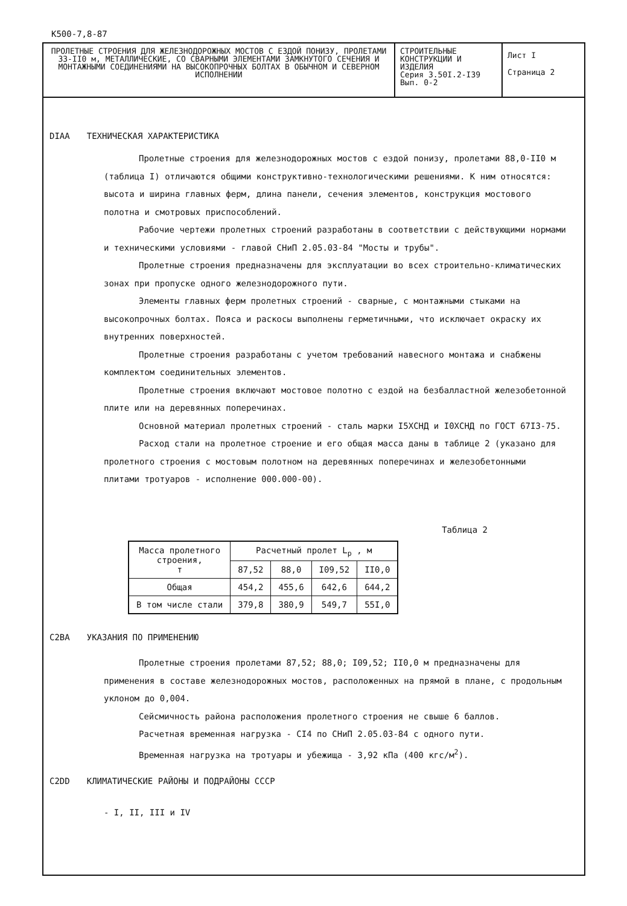К500-7,8-87
ПРОЛЕТНЫЕ СТРОЕНИЯ ДЛЯ ЖЕЛЕЗНОДОРОЖНЫХ МОСТОВ С ЕЗДОЙ ПОНИЗУ, ПРОЛЕТАМИ 33-II0 м, МЕТАЛЛИЧЕСКИЕ, СО СВАРНЫМИ ЭЛЕМЕНТАМИ ЗАМКНУТОГО СЕЧЕНИЯ И МОНТАЖНЫМИ СОЕДИНЕНИЯМИ НА ВЫСОКОПРОЧНЫХ БОЛТАХ В ОБЫЧНОМ И СЕВЕРНОМ ИСПОЛНЕНИИ
СТРОИТЕЛЬНЫЕ КОНСТРУКЦИИ И ИЗДЕЛИЯ
Серия 3.50I.2-I39
Вып. 0-2
Лист I
Страница 2
DIAA ТЕХНИЧЕСКАЯ ХАРАКТЕРИСТИКА
Пролетные строения для железнодорожных мостов с ездой понизу, пролетами 88,0-II0 м (таблица I) отличаются общими конструктивно-технологическими решениями. К ним относятся: высота и ширина главных ферм, длина панели, сечения элементов, конструкция мостового полотна и смотровых приспособлений.
Рабочие чертежи пролетных строений разработаны в соответствии с действующими нормами и техническими условиями - главой СНиП 2.05.03-84 "Мосты и трубы".
Пролетные строения предназначены для эксплуатации во всех строительно-климатических зонах при пропуске одного железнодорожного пути.
Элементы главных ферм пролетных строений - сварные, с монтажными стыками на высокопрочных болтах. Пояса и раскосы выполнены герметичными, что исключает окраску их внутренних поверхностей.
Пролетные строения разработаны с учетом требований навесного монтажа и снабжены комплектом соединительных элементов.
Пролетные строения включают мостовое полотно с ездой на безбалластной железобетонной плите или на деревянных поперечинах.
Основной материал пролетных строений - сталь марки I5ХСНД и I0ХСНД по ГОСТ 67I3-75.
Расход стали на пролетное строение и его общая масса даны в таблице 2 (указано для пролетного строения с мостовым полотном на деревянных поперечинах и железобетонными плитами тротуаров - исполнение 000.000-00).
Таблица 2
| Масса пролетного строения, т | Расчетный пролет L<sub>р</sub> , м | | | |
| --- | --- | --- | --- | --- |
| | 87,52 | 88,0 | I09,52 | II0,0 |
| Общая | 454,2 | 455,6 | 642,6 | 644,2 |
| В том числе стали | 379,8 | 380,9 | 549,7 | 55I,0 |
C2BA УКАЗАНИЯ ПО ПРИМЕНЕНИЮ
Пролетные строения пролетами 87,52; 88,0; I09,52; II0,0 м предназначены для применения в составе железнодорожных мостов, расположенных на прямой в плане, с продольным уклоном до 0,004.
Сейсмичность района расположения пролетного строения не свыше 6 баллов.
Расчетная временная нагрузка - CI4 по СНиП 2.05.03-84 с одного пути.
Временная нагрузка на тротуары и убежища - 3,92 кПа (400 кгс/м<sup>2</sup>).
C2DD КЛИМАТИЧЕСКИЕ РАЙОНЫ И ПОДРАЙОНЫ СССР
- I, II, III и IV